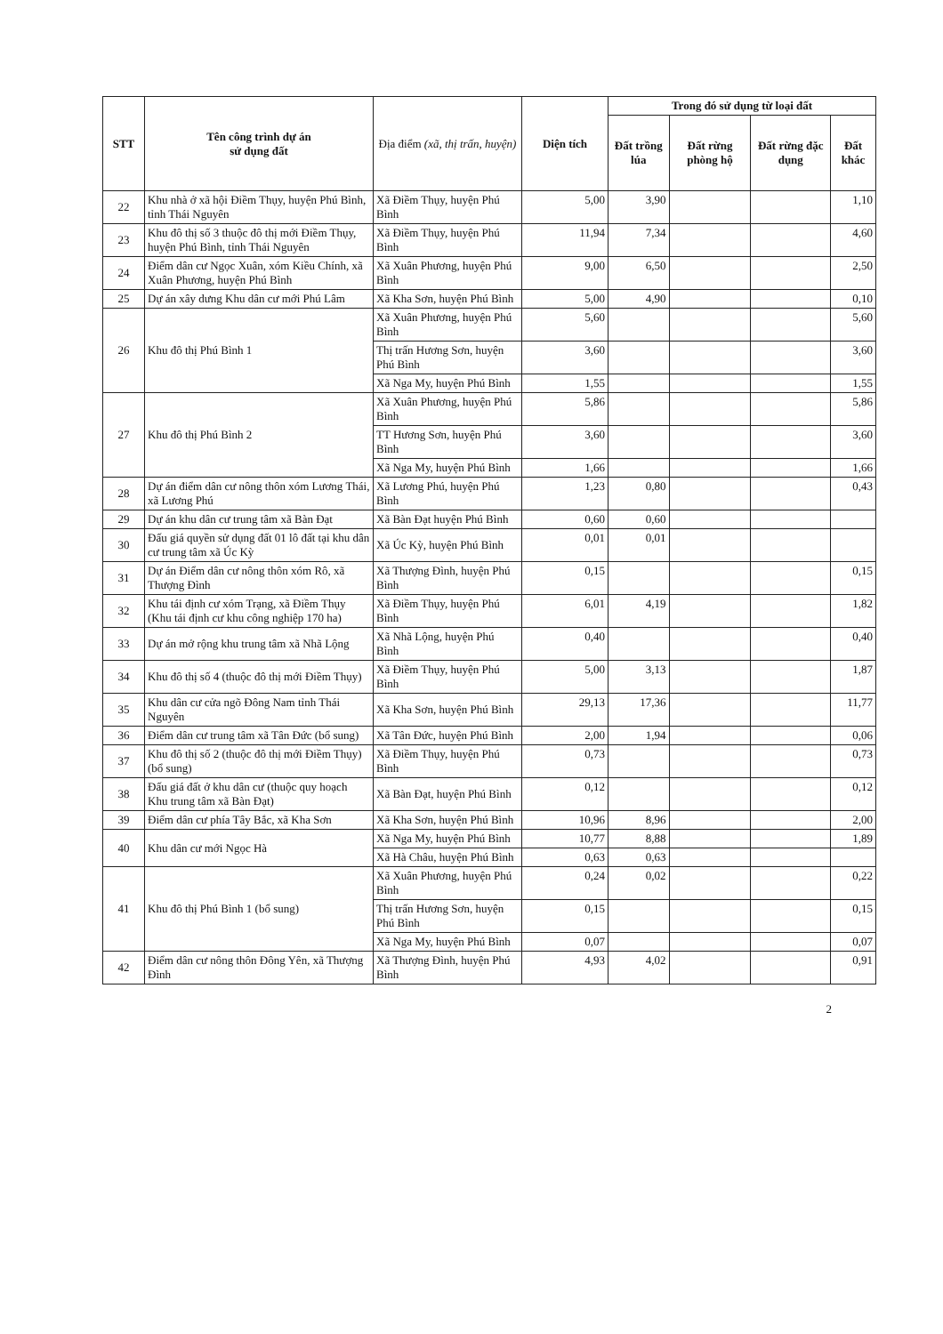| STT | Tên công trình dự án sử dụng đất | Địa điểm (xã, thị trấn, huyện) | Diện tích | Trong đó sử dụng từ loại đất | | | |
| --- | --- | --- | --- | --- | --- | --- | --- |
| | | | | Đất trồng lúa | Đất rừng phòng hộ | Đất rừng đặc dụng | Đất khác |
| 22 | Khu nhà ở xã hội Điềm Thụy, huyện Phú Bình, tỉnh Thái Nguyên | Xã Điềm Thụy, huyện Phú Bình | 5,00 | 3,90 | | | 1,10 |
| 23 | Khu đô thị số 3 thuộc đô thị mới Điềm Thụy, huyện Phú Bình, tỉnh Thái Nguyên | Xã Điềm Thụy, huyện Phú Bình | 11,94 | 7,34 | | | 4,60 |
| 24 | Điểm dân cư Ngọc Xuân, xóm Kiều Chính, xã Xuân Phương, huyện Phú Bình | Xã Xuân Phương, huyện Phú Bình | 9,00 | 6,50 | | | 2,50 |
| 25 | Dự án xây dưng Khu dân cư mới Phú Lâm | Xã Kha Sơn, huyện Phú Bình | 5,00 | 4,90 | | | 0,10 |
| 26 | Khu đô thị Phú Bình 1 | Xã Xuân Phương, huyện Phú Bình | 5,60 | | | | 5,60 |
| | | Thị trấn Hương Sơn, huyện Phú Bình | 3,60 | | | | 3,60 |
| | | Xã Nga My, huyện Phú Bình | 1,55 | | | | 1,55 |
| 27 | Khu đô thị Phú Bình 2 | Xã Xuân Phương, huyện Phú Bình | 5,86 | | | | 5,86 |
| | | TT Hương Sơn, huyện Phú Bình | 3,60 | | | | 3,60 |
| | | Xã Nga My, huyện Phú Bình | 1,66 | | | | 1,66 |
| 28 | Dự án điểm dân cư nông thôn xóm Lương Thái, xã Lương Phú | Xã Lương Phú, huyện Phú Bình | 1,23 | 0,80 | | | 0,43 |
| 29 | Dự án khu dân cư trung tâm xã Bàn Đạt | Xã Bàn Đạt huyện Phú Bình | 0,60 | 0,60 | | | |
| 30 | Đấu giá quyền sử dụng đất 01 lô đất tại khu dân cư trung tâm xã Úc Kỳ | Xã Úc Kỳ, huyện Phú Bình | 0,01 | 0,01 | | | |
| 31 | Dự án Điểm dân cư nông thôn xóm Rô, xã Thượng Đình | Xã Thượng Đình, huyện Phú Bình | 0,15 | | | | 0,15 |
| 32 | Khu tái định cư xóm Trạng, xã Điềm Thụy (Khu tái định cư khu công nghiệp 170 ha) | Xã Điềm Thụy, huyện Phú Bình | 6,01 | 4,19 | | | 1,82 |
| 33 | Dự án mở rộng khu trung tâm xã Nhã Lộng | Xã Nhã Lộng, huyện Phú Bình | 0,40 | | | | 0,40 |
| 34 | Khu đô thị số 4 (thuộc đô thị mới Điềm Thụy) | Xã Điềm Thụy, huyện Phú Bình | 5,00 | 3,13 | | | 1,87 |
| 35 | Khu dân cư cửa ngõ Đông Nam tỉnh Thái Nguyên | Xã Kha Sơn, huyện Phú Bình | 29,13 | 17,36 | | | 11,77 |
| 36 | Điểm dân cư trung tâm xã Tân Đức (bổ sung) | Xã Tân Đức, huyện Phú Bình | 2,00 | 1,94 | | | 0,06 |
| 37 | Khu đô thị số 2 (thuộc đô thị mới Điềm Thụy) (bổ sung) | Xã Điềm Thụy, huyện Phú Bình | 0,73 | | | | 0,73 |
| 38 | Đấu giá đất ở khu dân cư (thuộc quy hoạch Khu trung tâm xã Bàn Đạt) | Xã Bàn Đạt, huyện Phú Bình | 0,12 | | | | 0,12 |
| 39 | Điểm dân cư phía Tây Bắc, xã Kha Sơn | Xã Kha Sơn, huyện Phú Bình | 10,96 | 8,96 | | | 2,00 |
| 40 | Khu dân cư mới Ngọc Hà | Xã Nga My, huyện Phú Bình | 10,77 | 8,88 | | | 1,89 |
| | | Xã Hà Châu, huyện Phú Bình | 0,63 | 0,63 | | | |
| 41 | Khu đô thị Phú Bình 1 (bổ sung) | Xã Xuân Phương, huyện Phú Bình | 0,24 | 0,02 | | | 0,22 |
| | | Thị trấn Hương Sơn, huyện Phú Bình | 0,15 | | | | 0,15 |
| | | Xã Nga My, huyện Phú Bình | 0,07 | | | | 0,07 |
| 42 | Điểm dân cư nông thôn Đông Yên, xã Thượng Đình | Xã Thượng Đình, huyện Phú Bình | 4,93 | 4,02 | | | 0,91 |
2